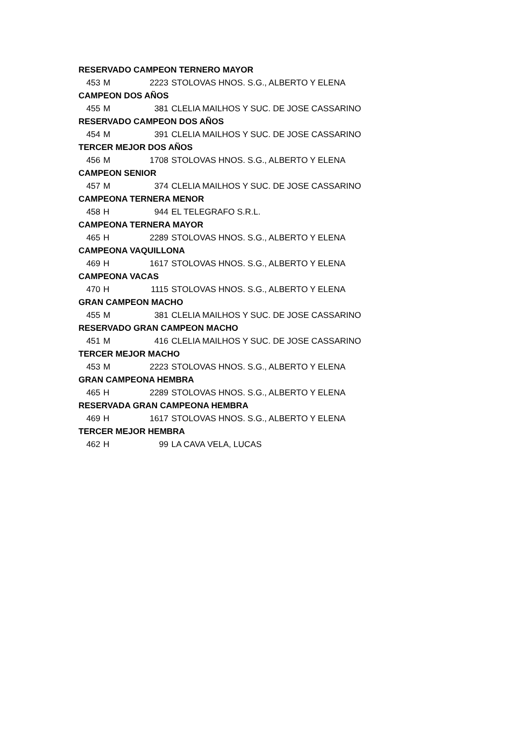| RESERVADO CAMPEON TERNERO MAYOR | | | |
| 453 | M | 2223 | STOLOVAS HNOS. S.G., ALBERTO Y ELENA |
| CAMPEON DOS AÑOS | | | |
| 455 | M | 381 | CLELIA MAILHOS Y SUC. DE JOSE CASSARINO |
| RESERVADO CAMPEON DOS AÑOS | | | |
| 454 | M | 391 | CLELIA MAILHOS Y SUC. DE JOSE CASSARINO |
| TERCER MEJOR DOS AÑOS | | | |
| 456 | M | 1708 | STOLOVAS HNOS. S.G., ALBERTO Y ELENA |
| CAMPEON SENIOR | | | |
| 457 | M | 374 | CLELIA MAILHOS Y SUC. DE JOSE CASSARINO |
| CAMPEONA TERNERA MENOR | | | |
| 458 | H | 944 | EL TELEGRAFO S.R.L. |
| CAMPEONA TERNERA MAYOR | | | |
| 465 | H | 2289 | STOLOVAS HNOS. S.G., ALBERTO Y ELENA |
| CAMPEONA VAQUILLONA | | | |
| 469 | H | 1617 | STOLOVAS HNOS. S.G., ALBERTO Y ELENA |
| CAMPEONA VACAS | | | |
| 470 | H | 1115 | STOLOVAS HNOS. S.G., ALBERTO Y ELENA |
| GRAN CAMPEON MACHO | | | |
| 455 | M | 381 | CLELIA MAILHOS Y SUC. DE JOSE CASSARINO |
| RESERVADO GRAN CAMPEON MACHO | | | |
| 451 | M | 416 | CLELIA MAILHOS Y SUC. DE JOSE CASSARINO |
| TERCER MEJOR MACHO | | | |
| 453 | M | 2223 | STOLOVAS HNOS. S.G., ALBERTO Y ELENA |
| GRAN CAMPEONA HEMBRA | | | |
| 465 | H | 2289 | STOLOVAS HNOS. S.G., ALBERTO Y ELENA |
| RESERVADA GRAN CAMPEONA HEMBRA | | | |
| 469 | H | 1617 | STOLOVAS HNOS. S.G., ALBERTO Y ELENA |
| TERCER MEJOR HEMBRA | | | |
| 462 | H | 99 | LA CAVA VELA, LUCAS |